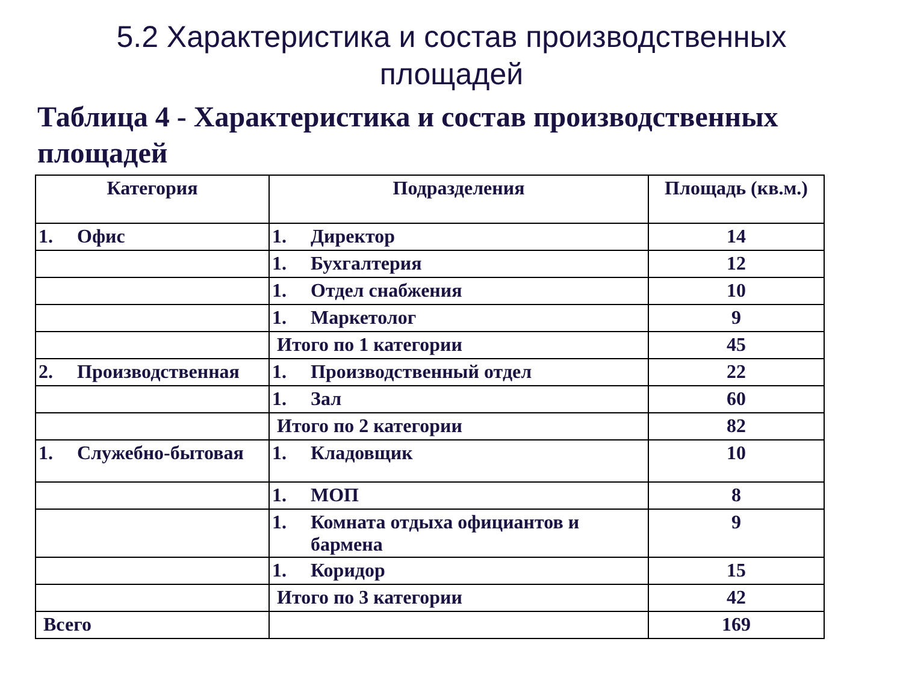5.2 Характеристика и состав производственных
площадей
Таблица 4 - Характеристика и состав производственных площадей
| Категория | Подразделения | Площадь (кв.м.) |
| --- | --- | --- |
| 1. Офис | 1. Директор | 14 |
| | 1. Бухгалтерия | 12 |
| | 1. Отдел снабжения | 10 |
| | 1. Маркетолог | 9 |
| | Итого по 1 категории | 45 |
| 2. Производственная | 1. Производственный отдел | 22 |
| | 1. Зал | 60 |
| | Итого по 2 категории | 82 |
| 1. Служебно-бытовая | 1. Кладовщик | 10 |
| | 1. МОП | 8 |
| | 1. Комната отдыха официантов и бармена | 9 |
| | 1. Коридор | 15 |
| | Итого по 3 категории | 42 |
| Всего | | 169 |